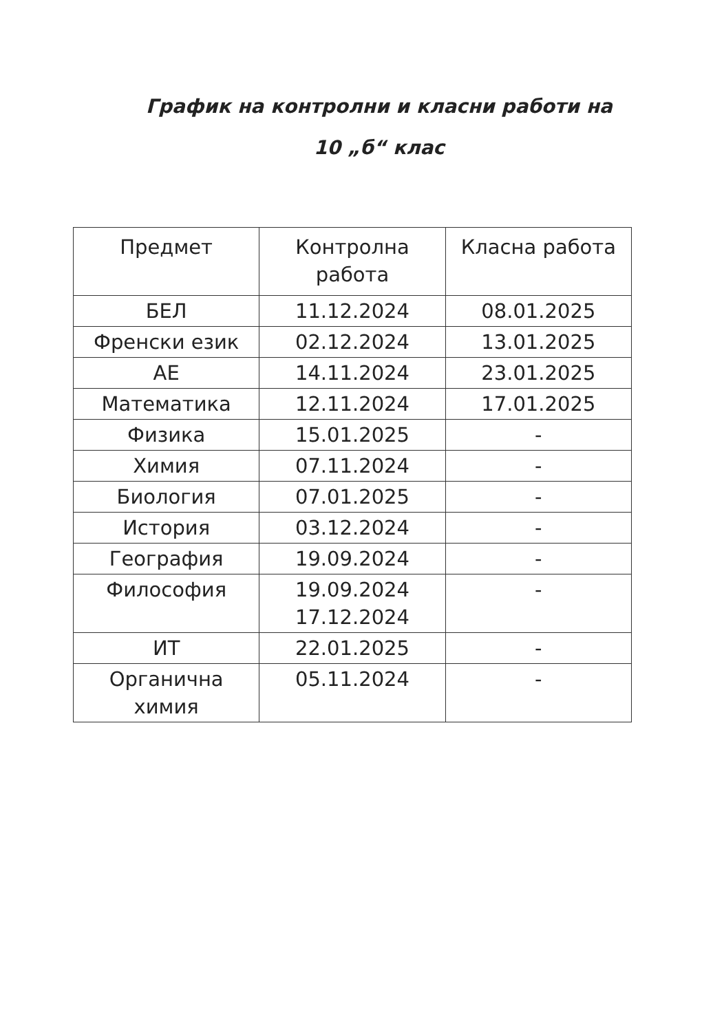График на контролни и класни работи на
10 „б“ клас
| Предмет | Контролна работа | Класна работа |
| --- | --- | --- |
| БЕЛ | 11.12.2024 | 08.01.2025 |
| Френски език | 02.12.2024 | 13.01.2025 |
| АЕ | 14.11.2024 | 23.01.2025 |
| Математика | 12.11.2024 | 17.01.2025 |
| Физика | 15.01.2025 | - |
| Химия | 07.11.2024 | - |
| Биология | 07.01.2025 | - |
| История | 03.12.2024 | - |
| География | 19.09.2024 | - |
| Философия | 19.09.2024 17.12.2024 | - |
| ИТ | 22.01.2025 | - |
| Органична химия | 05.11.2024 | - |